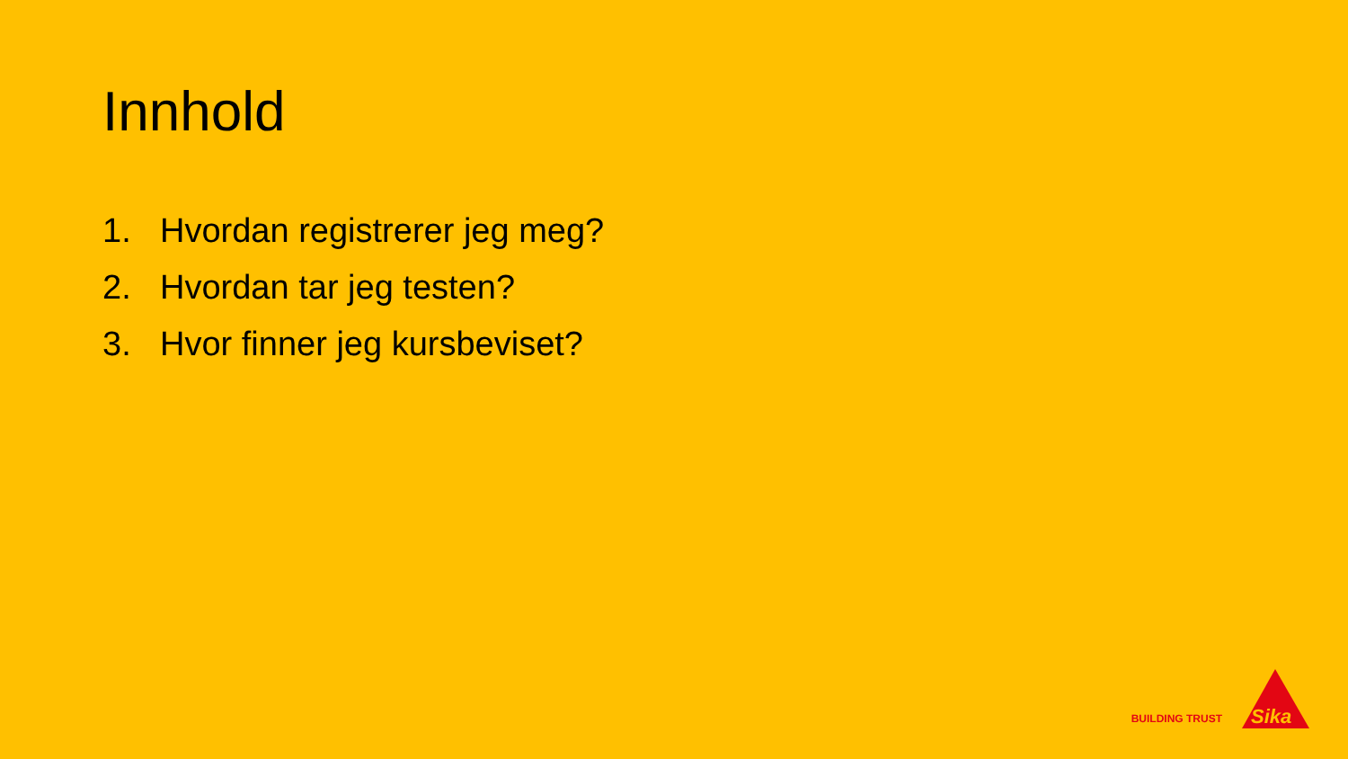Innhold
1. Hvordan registrerer jeg meg?
2. Hvordan tar jeg testen?
3. Hvor finner jeg kursbeviset?
BUILDING TRUST
Sika